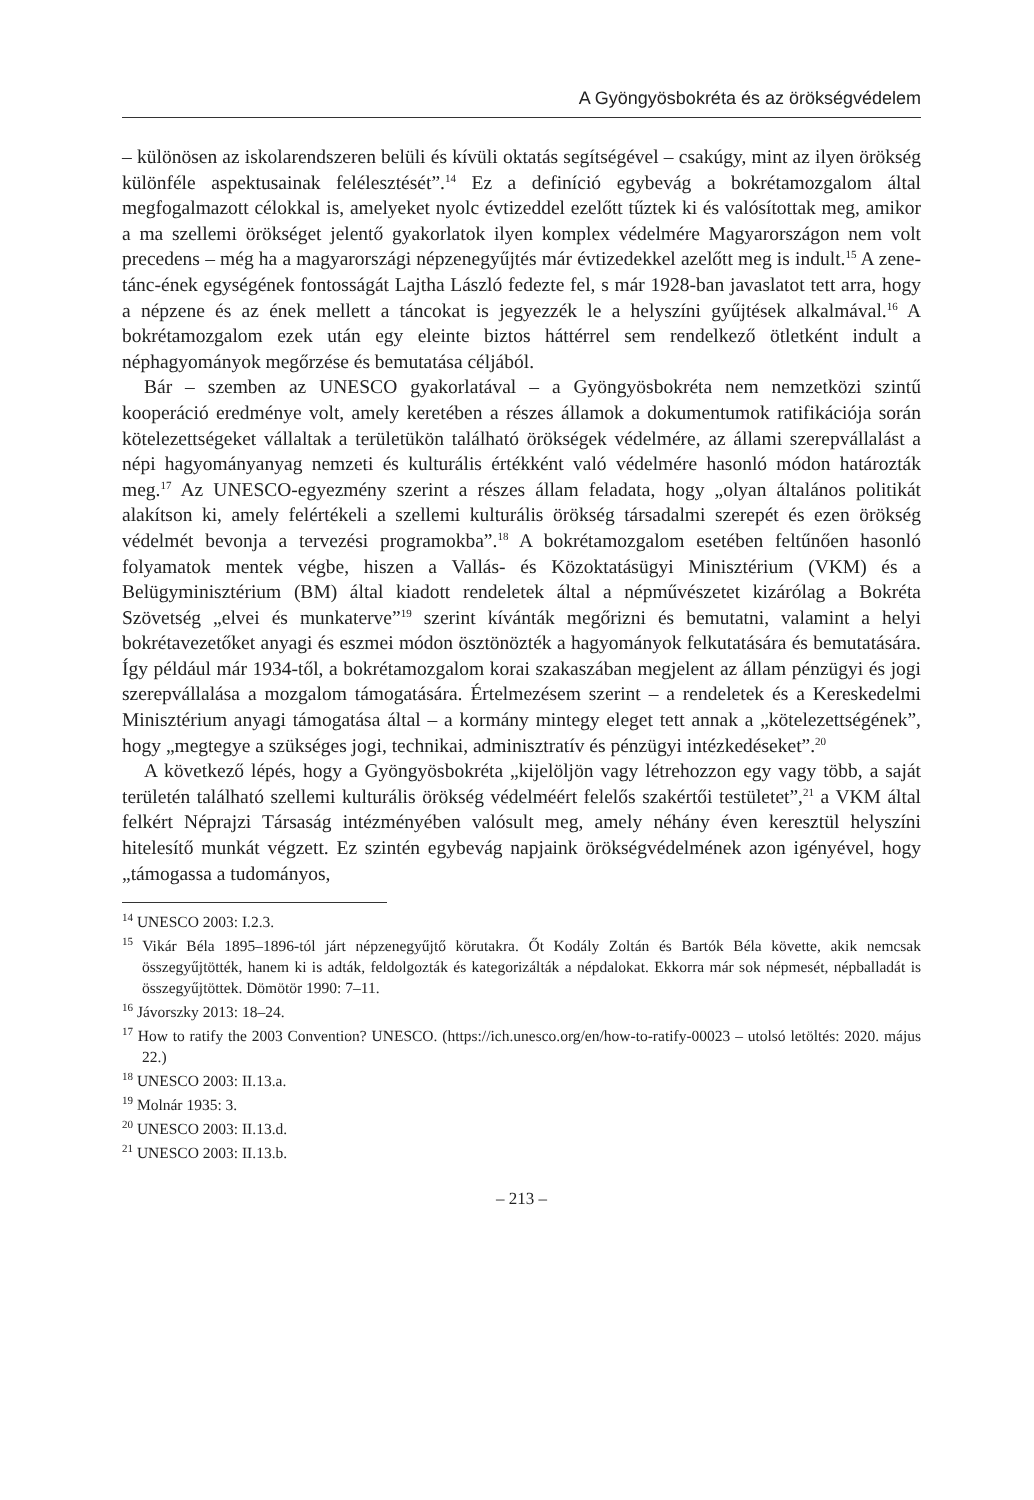A Gyöngyösbokréta és az örökségvédelem
– különösen az iskolarendszeren belüli és kívüli oktatás segítségével – csakúgy, mint az ilyen örökség különféle aspektusainak felélesztését”.<sup>14</sup> Ez a definíció egybevág a bokrétamozgalom által megfogalmazott célokkal is, amelyeket nyolc évtizeddel ezelőtt tűztek ki és valósítottak meg, amikor a ma szellemi örökséget jelentő gyakorlatok ilyen komplex védelmére Magyarországon nem volt precedens – még ha a magyarországi népzenegyűjtés már évtizedekkel azelőtt meg is indult.<sup>15</sup> A zene-tánc-ének egységének fontosságát Lajtha László fedezte fel, s már 1928-ban javaslatot tett arra, hogy a népzene és az ének mellett a táncokat is jegyezzék le a helyszíni gyűjtések alkalmával.<sup>16</sup> A bokrétamozgalom ezek után egy eleinte biztos háttérrel sem rendelkező ötletként indult a néphagyományok megőrzése és bemutatása céljából.
Bár – szemben az UNESCO gyakorlatával – a Gyöngyösbokréta nem nemzetközi szintű kooperáció eredménye volt, amely keretében a részes államok a dokumentumok ratifikációja során kötelezettségeket vállaltak a területükön található örökségek védelmére, az állami szerepvállalást a népi hagyományanyag nemzeti és kulturális értékként való védelmére hasonló módon határozták meg.<sup>17</sup> Az UNESCO-egyezmény szerint a részes állam feladata, hogy „olyan általános politikát alakítson ki, amely felértékeli a szellemi kulturális örökség társadalmi szerepét és ezen örökség védelmét bevonja a tervezési programokba”.<sup>18</sup> A bokrétamozgalom esetében feltűnően hasonló folyamatok mentek végbe, hiszen a Vallás- és Közoktatásügyi Minisztérium (VKM) és a Belügyminisztérium (BM) által kiadott rendeletek által a népművészetet kizárólag a Bokréta Szövetség „elvei és munkaterve”<sup>19</sup> szerint kívánták megőrizni és bemutatni, valamint a helyi bokrétavezetőket anyagi és eszmei módon ösztönözték a hagyományok felkutatására és bemutatására. Így például már 1934-től, a bokrétamozgalom korai szakaszában megjelent az állam pénzügyi és jogi szerepvállalása a mozgalom támogatására. Értelmezésem szerint – a rendeletek és a Kereskedelmi Minisztérium anyagi támogatása által – a kormány mintegy eleget tett annak a „kötelezettségének”, hogy „megtegye a szükséges jogi, technikai, adminisztratív és pénzügyi intézkedéseket”.<sup>20</sup>
A következő lépés, hogy a Gyöngyösbokréta „kijelöljön vagy létrehozzon egy vagy több, a saját területén található szellemi kulturális örökség védelméért felelős szakértői testületet”,<sup>21</sup> a VKM által felkért Néprajzi Társaság intézményében valósult meg, amely néhány éven keresztül helyszíni hitelesítő munkát végzett. Ez szintén egybevág napjaink örökségvédelmének azon igényével, hogy „támogassa a tudományos,
<sup>14</sup> UNESCO 2003: I.2.3.
<sup>15</sup> Vikár Béla 1895–1896-tól járt népzenegyűjtő körutakra. Őt Kodály Zoltán és Bartók Béla követte, akik nemcsak összegyűjtötték, hanem ki is adták, feldolgozták és kategorizálták a népdalokat. Ekkorra már sok népmesét, népballadát is összegyűjtöttek. Dömötör 1990: 7–11.
<sup>16</sup> Jávorszky 2013: 18–24.
<sup>17</sup> How to ratify the 2003 Convention? UNESCO. (https://ich.unesco.org/en/how-to-ratify-00023 – utolsó letöltés: 2020. május 22.)
<sup>18</sup> UNESCO 2003: II.13.a.
<sup>19</sup> Molnár 1935: 3.
<sup>20</sup> UNESCO 2003: II.13.d.
<sup>21</sup> UNESCO 2003: II.13.b.
– 213 –